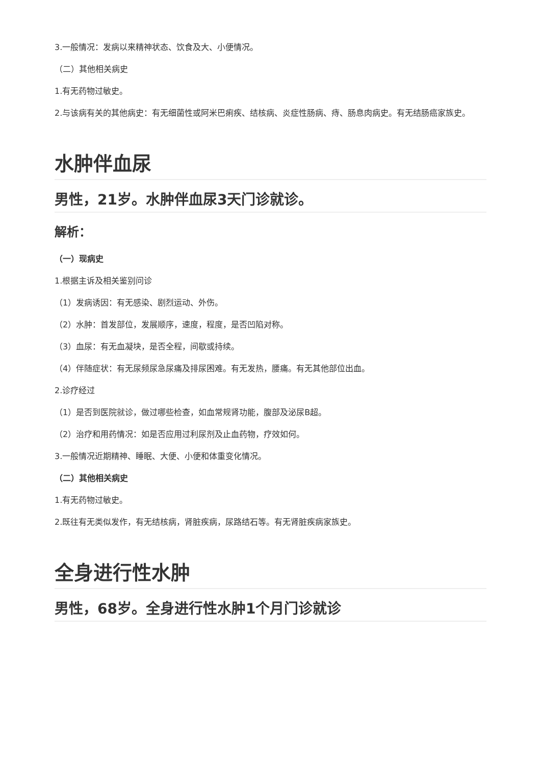3.一般情况：发病以来精神状态、饮食及大、小便情况。
（二）其他相关病史
1.有无药物过敏史。
2.与该病有关的其他病史：有无细菌性或阿米巴痢疾、结核病、炎症性肠病、痔、肠息肉病史。有无结肠癌家族史。
水肿伴血尿
男性，21岁。水肿伴血尿3天门诊就诊。
解析：
（一）现病史
1.根据主诉及相关鉴别问诊
（1）发病诱因：有无感染、剧烈运动、外伤。
（2）水肿：首发部位，发展顺序，速度，程度，是否凹陷对称。
（3）血尿：有无血凝块，是否全程，间歇或持续。
（4）伴随症状：有无尿频尿急尿痛及排尿困难。有无发热，腰痛。有无其他部位出血。
2.诊疗经过
（1）是否到医院就诊，做过哪些检查，如血常规肾功能，腹部及泌尿B超。
（2）治疗和用药情况：如是否应用过利尿剂及止血药物，疗效如何。
3.一般情况近期精神、睡眠、大便、小便和体重变化情况。
（二）其他相关病史
1.有无药物过敏史。
2.既往有无类似发作，有无结核病，肾脏疾病，尿路结石等。有无肾脏疾病家族史。
全身进行性水肿
男性，68岁。全身进行性水肿1个月门诊就诊